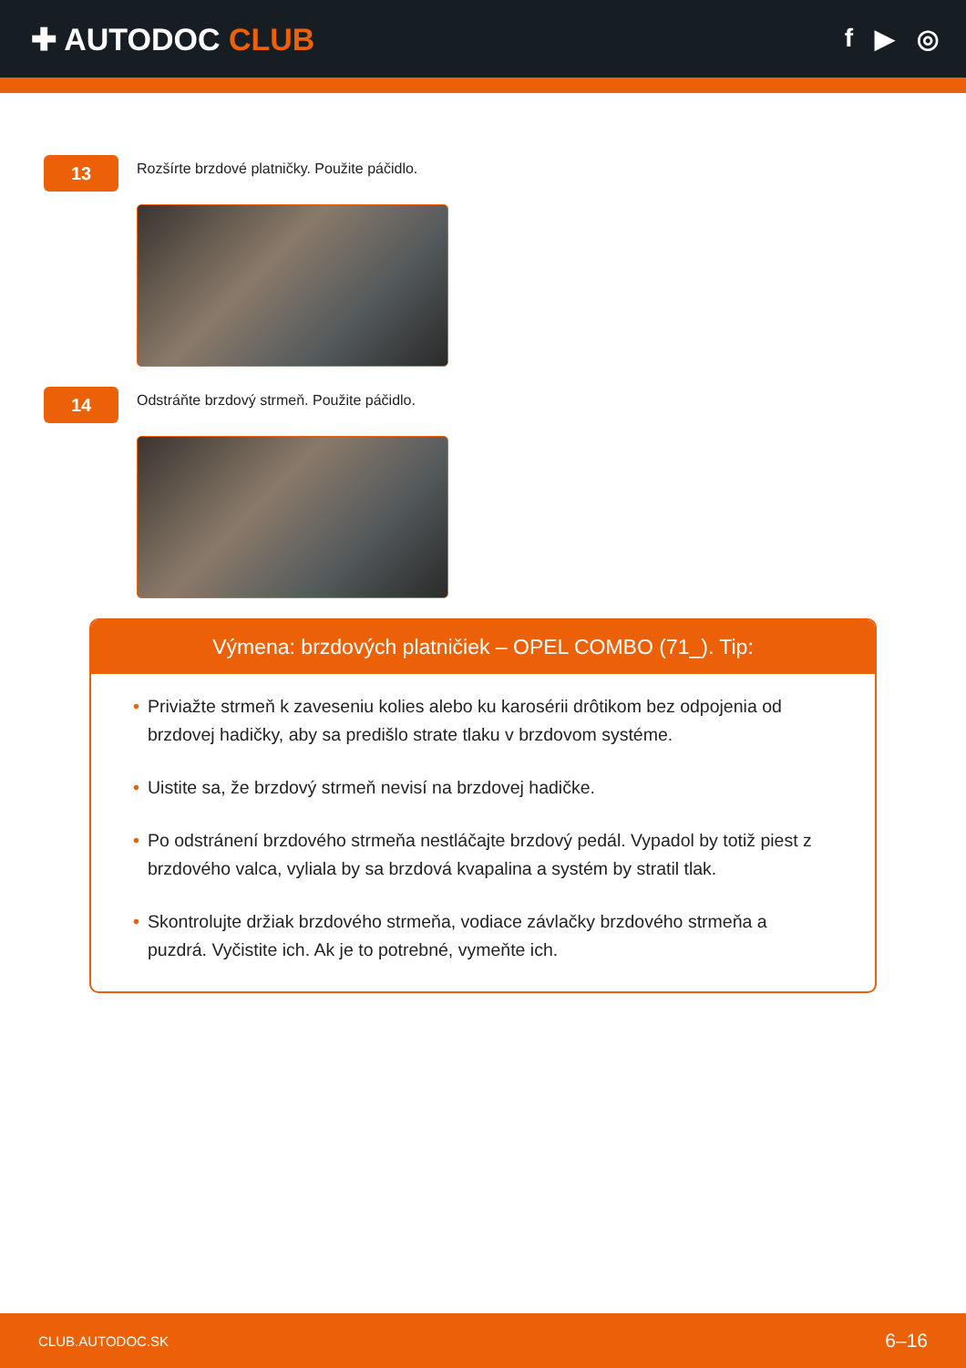✚ AUTODOC CLUB
f ▶ ◎
13
Rozšírte brzdové platničky. Použite páčidlo.
14
Odstráňte brzdový strmeň. Použite páčidlo.
Výmena: brzdových platničiek – OPEL COMBO (71_). Tip:
• Priviažte strmeň k zaveseniu kolies alebo ku karosérii drôtikom bez odpojenia od brzdovej hadičky, aby sa predišlo strate tlaku v brzdovom systéme.
• Uistite sa, že brzdový strmeň nevisí na brzdovej hadičke.
• Po odstránení brzdového strmeňa nestláčajte brzdový pedál. Vypadol by totiž piest z brzdového valca, vyliala by sa brzdová kvapalina a systém by stratil tlak.
• Skontrolujte držiak brzdového strmeňa, vodiace závlačky brzdového strmeňa a puzdrá. Vyčistite ich. Ak je to potrebné, vymeňte ich.
CLUB.AUTODOC.SK 6–16